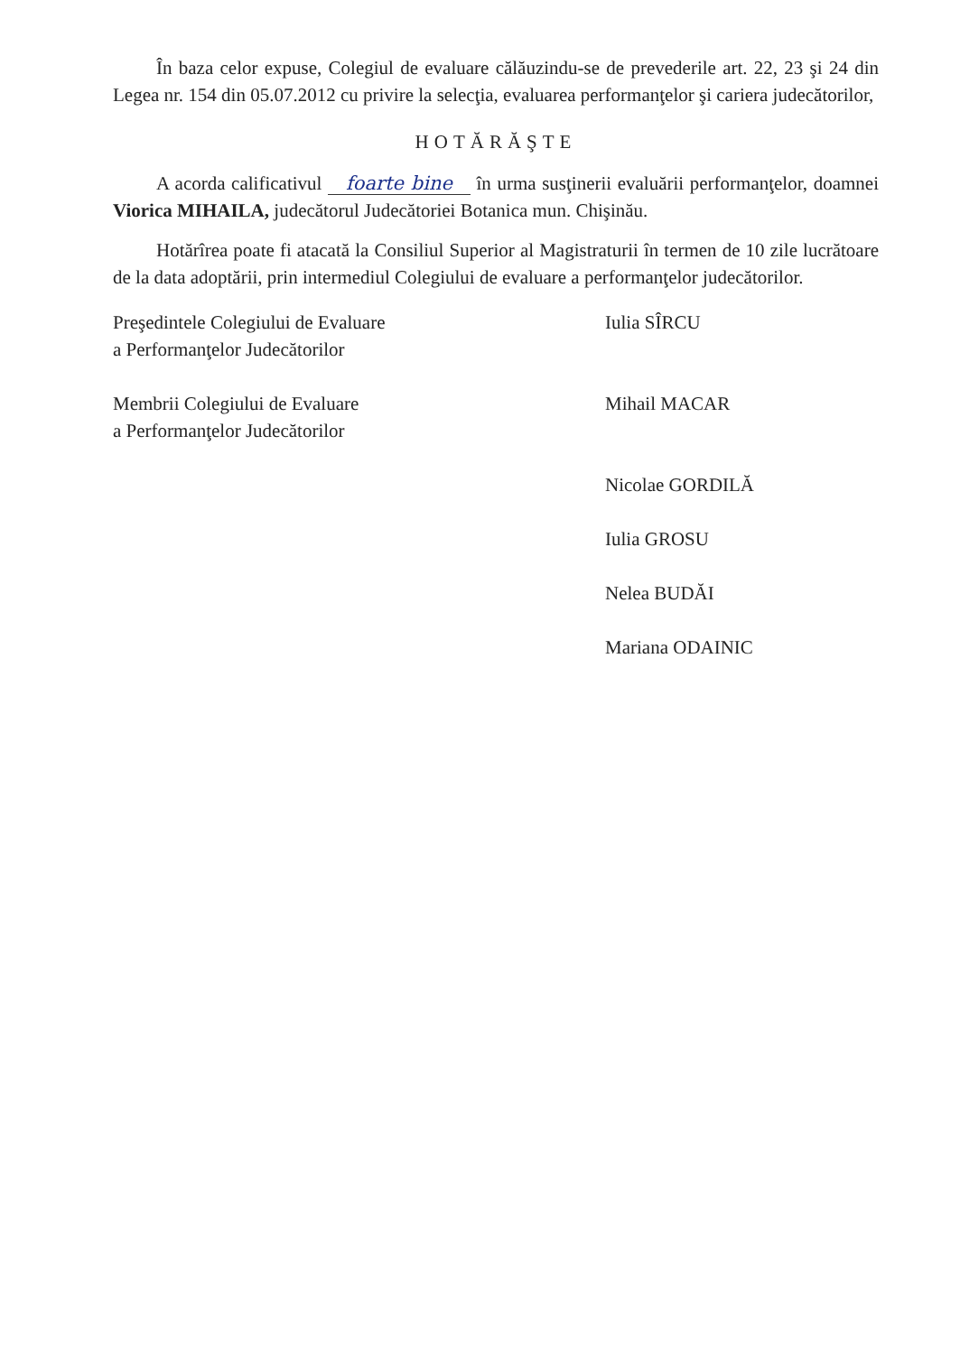În baza celor expuse, Colegiul de evaluare călăuzindu-se de prevederile art. 22, 23 şi 24 din Legea nr. 154 din 05.07.2012 cu privire la selecţia, evaluarea performanţelor şi cariera judecătorilor,
HOTĂRĂŞTE
A acorda calificativul foarte bine în urma susţinerii evaluării performanţelor, doamnei Viorica MIHAILA, judecătorul Judecătoriei Botanica mun. Chişinău.
Hotărîrea poate fi atacată la Consiliul Superior al Magistraturii în termen de 10 zile lucrătoare de la data adoptării, prin intermediul Colegiului de evaluare a performanţelor judecătorilor.
| Preşedintele Colegiului de Evaluare a Performanţelor Judecătorilor | Iulia SÎRCU |
| Membrii Colegiului de Evaluare a Performanţelor Judecătorilor | Mihail MACAR |
| | Nicolae GORDILĂ |
| | Iulia GROSU |
| | Nelea BUDĂI |
| | Mariana ODAINIC |